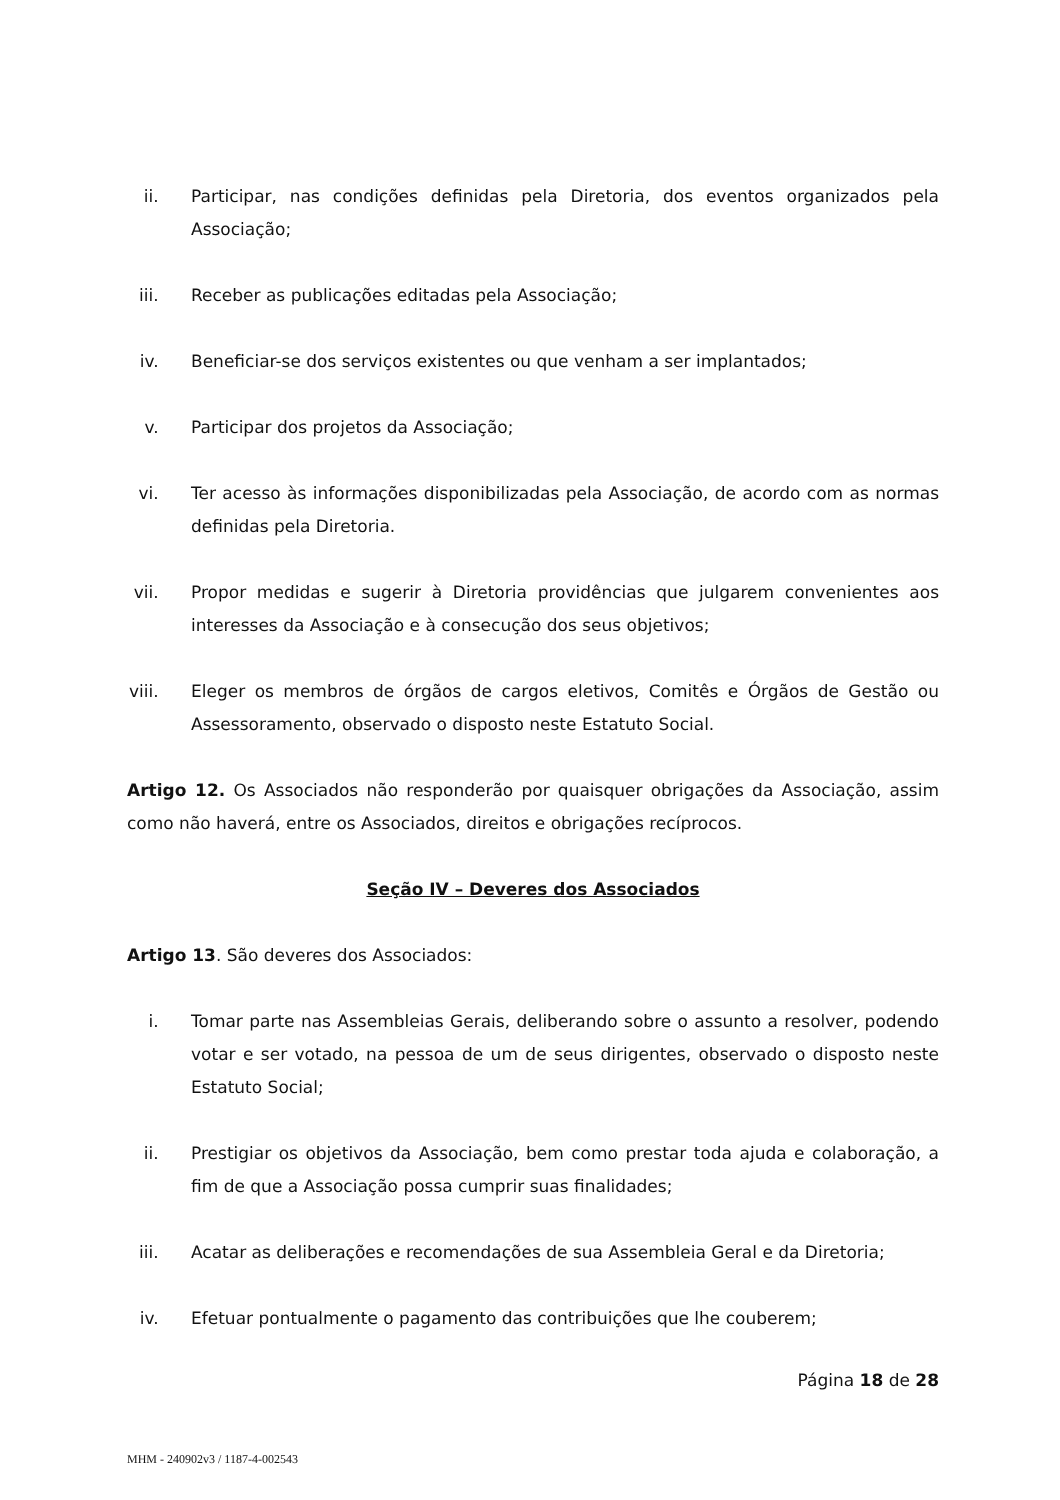ii. Participar, nas condições definidas pela Diretoria, dos eventos organizados pela Associação;
iii. Receber as publicações editadas pela Associação;
iv. Beneficiar-se dos serviços existentes ou que venham a ser implantados;
v. Participar dos projetos da Associação;
vi. Ter acesso às informações disponibilizadas pela Associação, de acordo com as normas definidas pela Diretoria.
vii. Propor medidas e sugerir à Diretoria providências que julgarem convenientes aos interesses da Associação e à consecução dos seus objetivos;
viii. Eleger os membros de órgãos de cargos eletivos, Comitês e Órgãos de Gestão ou Assessoramento, observado o disposto neste Estatuto Social.
Artigo 12. Os Associados não responderão por quaisquer obrigações da Associação, assim como não haverá, entre os Associados, direitos e obrigações recíprocos.
Seção IV – Deveres dos Associados
Artigo 13. São deveres dos Associados:
i. Tomar parte nas Assembleias Gerais, deliberando sobre o assunto a resolver, podendo votar e ser votado, na pessoa de um de seus dirigentes, observado o disposto neste Estatuto Social;
ii. Prestigiar os objetivos da Associação, bem como prestar toda ajuda e colaboração, a fim de que a Associação possa cumprir suas finalidades;
iii. Acatar as deliberações e recomendações de sua Assembleia Geral e da Diretoria;
iv. Efetuar pontualmente o pagamento das contribuições que lhe couberem;
Página 18 de 28
MHM - 240902v3 / 1187-4-002543